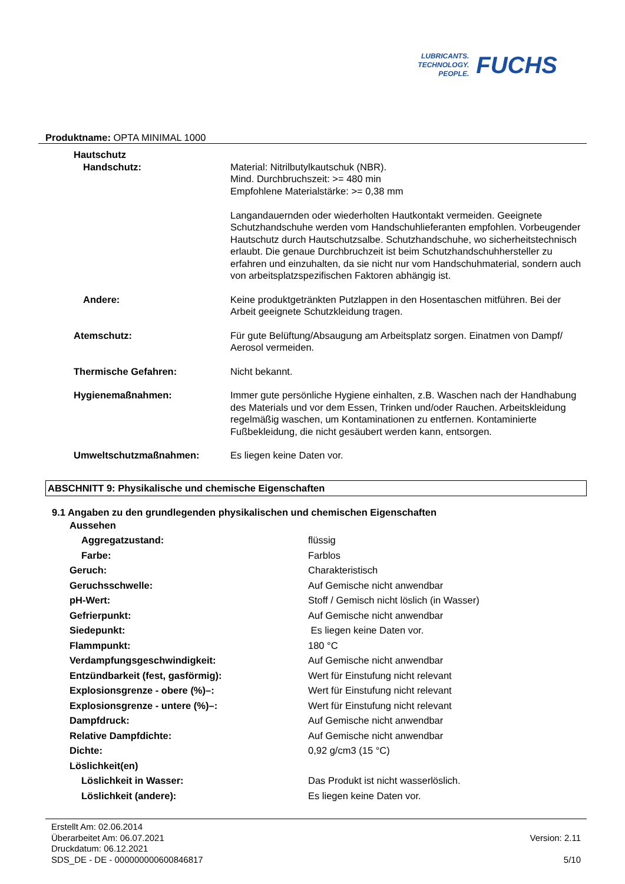LUBRICANTS.
TECHNOLOGY.
PEOPLE.
FUCHS
Produktname: OPTA MINIMAL 1000
| Hautschutz | |
| Handschutz: | Material: Nitrilbutylkautschuk (NBR). Mind. Durchbruchszeit: >= 480 min Empfohlene Materialstärke: >= 0,38 mm Langandauernden oder wiederholten Hautkontakt vermeiden. Geeignete Schutzhandschuhe werden vom Handschuhlieferanten empfohlen. Vorbeugender Hautschutz durch Hautschutzsalbe. Schutzhandschuhe, wo sicherheitstechnisch erlaubt. Die genaue Durchbruchzeit ist beim Schutzhandschuhhersteller zu erfahren und einzuhalten, da sie nicht nur vom Handschuhmaterial, sondern auch von arbeitsplatzspezifischen Faktoren abhängig ist. |
| Andere: | Keine produktgetränkten Putzlappen in den Hosentaschen mitführen. Bei der Arbeit geeignete Schutzkleidung tragen. |
| Atemschutz: | Für gute Belüftung/Absaugung am Arbeitsplatz sorgen. Einatmen von Dampf/ Aerosol vermeiden. |
| Thermische Gefahren: | Nicht bekannt. |
| Hygienemaßnahmen: | Immer gute persönliche Hygiene einhalten, z.B. Waschen nach der Handhabung des Materials und vor dem Essen, Trinken und/oder Rauchen. Arbeitskleidung regelmäßig waschen, um Kontaminationen zu entfernen. Kontaminierte Fußbekleidung, die nicht gesäubert werden kann, entsorgen. |
| Umweltschutzmaßnahmen: | Es liegen keine Daten vor. |
ABSCHNITT 9: Physikalische und chemische Eigenschaften
9.1 Angaben zu den grundlegenden physikalischen und chemischen Eigenschaften
| Aussehen | |
| Aggregatzustand: | flüssig |
| Farbe: | Farblos |
| Geruch: | Charakteristisch |
| Geruchsschwelle: | Auf Gemische nicht anwendbar |
| pH-Wert: | Stoff / Gemisch nicht löslich (in Wasser) |
| Gefrierpunkt: | Auf Gemische nicht anwendbar |
| Siedepunkt: | Es liegen keine Daten vor. |
| Flammpunkt: | 180 °C |
| Verdampfungsgeschwindigkeit: | Auf Gemische nicht anwendbar |
| Entzündbarkeit (fest, gasförmig): | Wert für Einstufung nicht relevant |
| Explosionsgrenze - obere (%)–: | Wert für Einstufung nicht relevant |
| Explosionsgrenze - untere (%)–: | Wert für Einstufung nicht relevant |
| Dampfdruck: | Auf Gemische nicht anwendbar |
| Relative Dampfdichte: | Auf Gemische nicht anwendbar |
| Dichte: | 0,92 g/cm3 (15 °C) |
| Löslichkeit(en) | |
| Löslichkeit in Wasser: | Das Produkt ist nicht wasserlöslich. |
| Löslichkeit (andere): | Es liegen keine Daten vor. |
Erstellt Am: 02.06.2014
Überarbeitet Am: 06.07.2021
Druckdatum: 06.12.2021
SDS_DE - DE - 000000000600846817
Version: 2.11
5/10